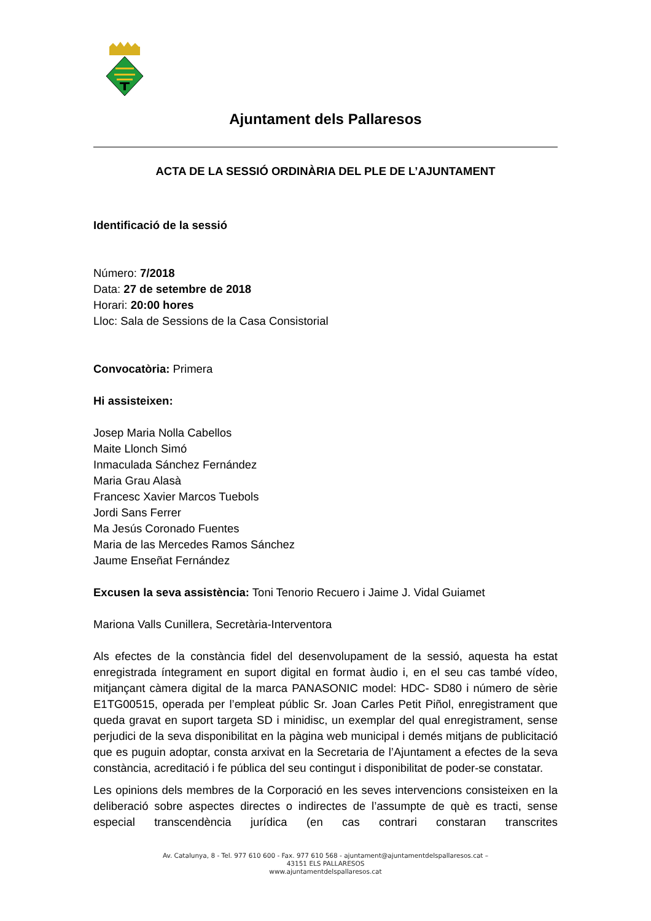Ajuntament dels Pallaresos
ACTA DE LA SESSIÓ ORDINÀRIA DEL PLE DE L’AJUNTAMENT
Identificació de la sessió
Número: 7/2018
Data: 27 de setembre de 2018
Horari: 20:00 hores
Lloc: Sala de Sessions de la Casa Consistorial
Convocatòria: Primera
Hi assisteixen:
Josep Maria Nolla Cabellos
Maite Llonch Simó
Inmaculada Sánchez Fernández
Maria Grau Alasà
Francesc Xavier Marcos Tuebols
Jordi Sans Ferrer
Ma Jesús Coronado Fuentes
Maria de las Mercedes Ramos Sánchez
Jaume Enseñat Fernández
Excusen la seva assistència: Toni Tenorio Recuero i Jaime J. Vidal Guiamet
Mariona Valls Cunillera, Secretària-Interventora
Als efectes de la constància fidel del desenvolupament de la sessió, aquesta ha estat enregistrada íntegrament en suport digital en format àudio i, en el seu cas també vídeo, mitjançant càmera digital de la marca PANASONIC model: HDC- SD80 i número de sèrie E1TG00515, operada per l’empleat públic Sr. Joan Carles Petit Piñol, enregistrament que queda gravat en suport targeta SD i minidisc, un exemplar del qual enregistrament, sense perjudici de la seva disponibilitat en la pàgina web municipal i demés mitjans de publicitació que es puguin adoptar, consta arxivat en la Secretaria de l’Ajuntament a efectes de la seva constància, acreditació i fe pública del seu contingut i disponibilitat de poder-se constatar.
Les opinions dels membres de la Corporació en les seves intervencions consisteixen en la deliberació sobre aspectes directes o indirectes de l’assumpte de què es tracti, sense especial transcendència jurídica (en cas contrari constaran transcrites
Av. Catalunya, 8 - Tel. 977 610 600 - Fax. 977 610 568 - ajuntament@ajuntamentdelspallaresos.cat –
43151 ELS PALLARESOS
www.ajuntamentdelspallaresos.cat